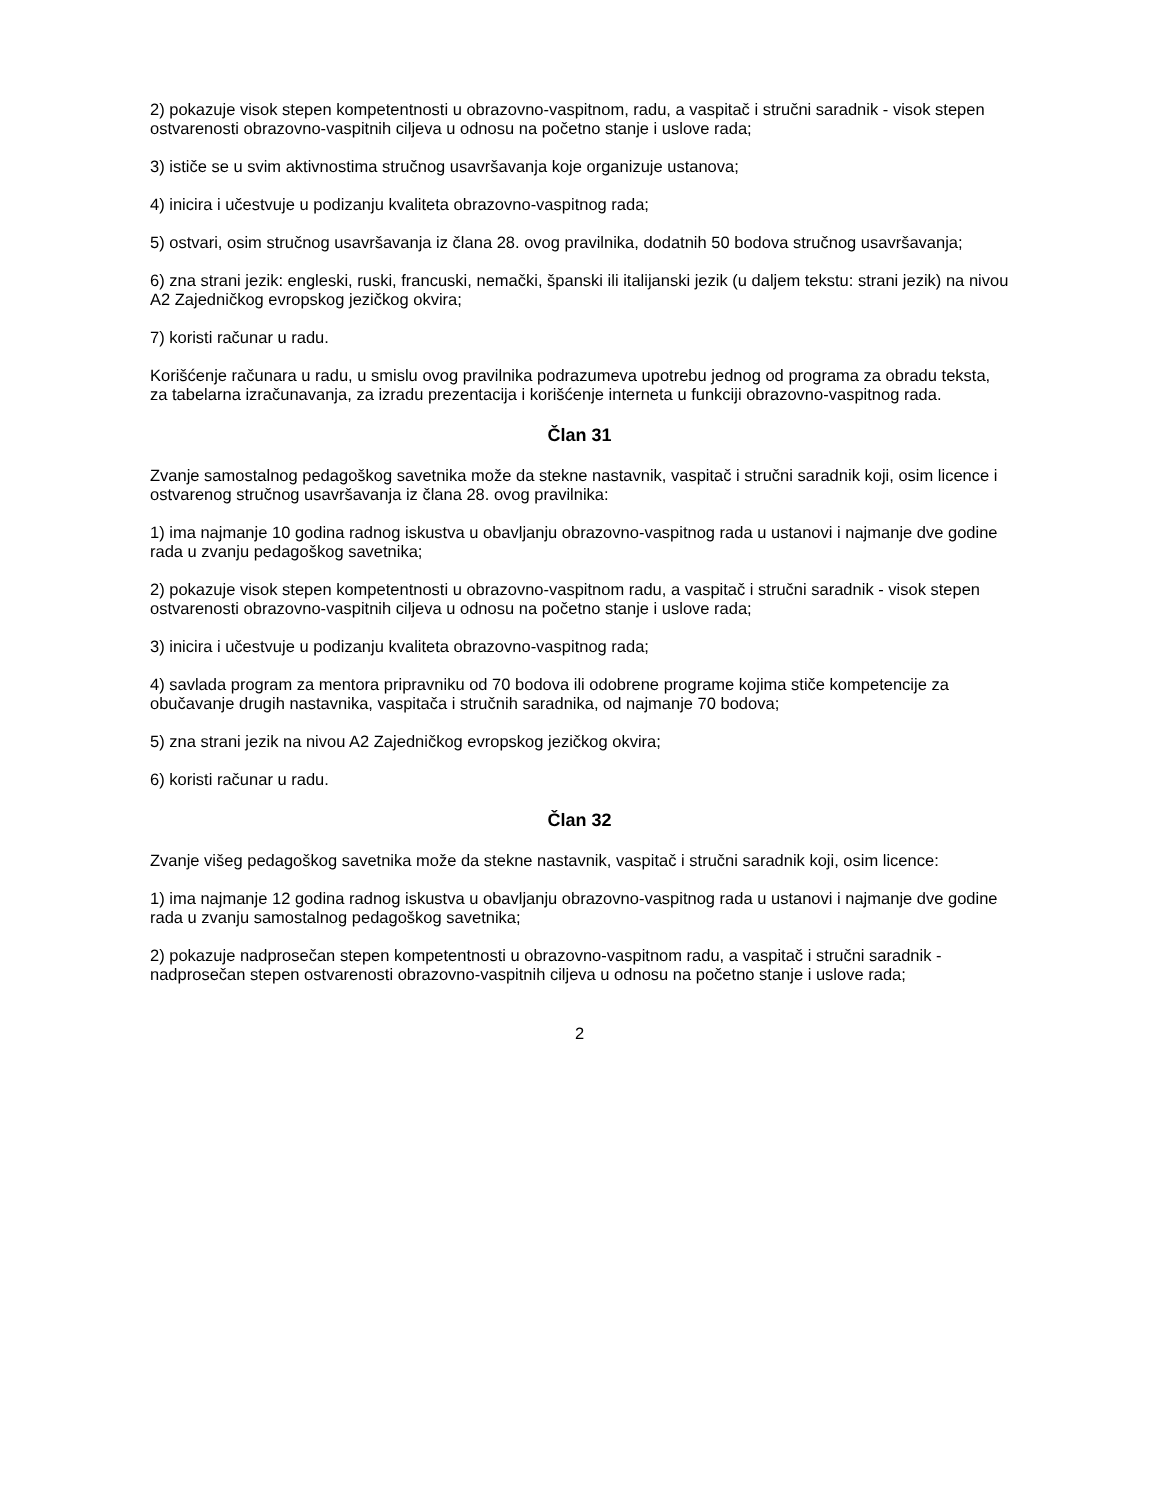2) pokazuje visok stepen kompetentnosti u obrazovno-vaspitnom, radu, a vaspitač i stručni saradnik - visok stepen ostvarenosti obrazovno-vaspitnih ciljeva u odnosu na početno stanje i uslove rada;
3) ističe se u svim aktivnostima stručnog usavršavanja koje organizuje ustanova;
4) inicira i učestvuje u podizanju kvaliteta obrazovno-vaspitnog rada;
5) ostvari, osim stručnog usavršavanja iz člana 28. ovog pravilnika, dodatnih 50 bodova stručnog usavršavanja;
6) zna strani jezik: engleski, ruski, francuski, nemački, španski ili italijanski jezik (u daljem tekstu: strani jezik) na nivou A2 Zajedničkog evropskog jezičkog okvira;
7) koristi računar u radu.
Korišćenje računara u radu, u smislu ovog pravilnika podrazumeva upotrebu jednog od programa za obradu teksta, za tabelarna izračunavanja, za izradu prezentacija i korišćenje interneta u funkciji obrazovno-vaspitnog rada.
Član 31
Zvanje samostalnog pedagoškog savetnika može da stekne nastavnik, vaspitač i stručni saradnik koji, osim licence i ostvarenog stručnog usavršavanja iz člana 28. ovog pravilnika:
1) ima najmanje 10 godina radnog iskustva u obavljanju obrazovno-vaspitnog rada u ustanovi i najmanje dve godine rada u zvanju pedagoškog savetnika;
2) pokazuje visok stepen kompetentnosti u obrazovno-vaspitnom radu, a vaspitač i stručni saradnik - visok stepen ostvarenosti obrazovno-vaspitnih ciljeva u odnosu na početno stanje i uslove rada;
3) inicira i učestvuje u podizanju kvaliteta obrazovno-vaspitnog rada;
4) savlada program za mentora pripravniku od 70 bodova ili odobrene programe kojima stiče kompetencije za obučavanje drugih nastavnika, vaspitača i stručnih saradnika, od najmanje 70 bodova;
5) zna strani jezik na nivou A2 Zajedničkog evropskog jezičkog okvira;
6) koristi računar u radu.
Član 32
Zvanje višeg pedagoškog savetnika može da stekne nastavnik, vaspitač i stručni saradnik koji, osim licence:
1) ima najmanje 12 godina radnog iskustva u obavljanju obrazovno-vaspitnog rada u ustanovi i najmanje dve godine rada u zvanju samostalnog pedagoškog savetnika;
2) pokazuje nadprosečan stepen kompetentnosti u obrazovno-vaspitnom radu, a vaspitač i stručni saradnik - nadprosečan stepen ostvarenosti obrazovno-vaspitnih ciljeva u odnosu na početno stanje i uslove rada;
2